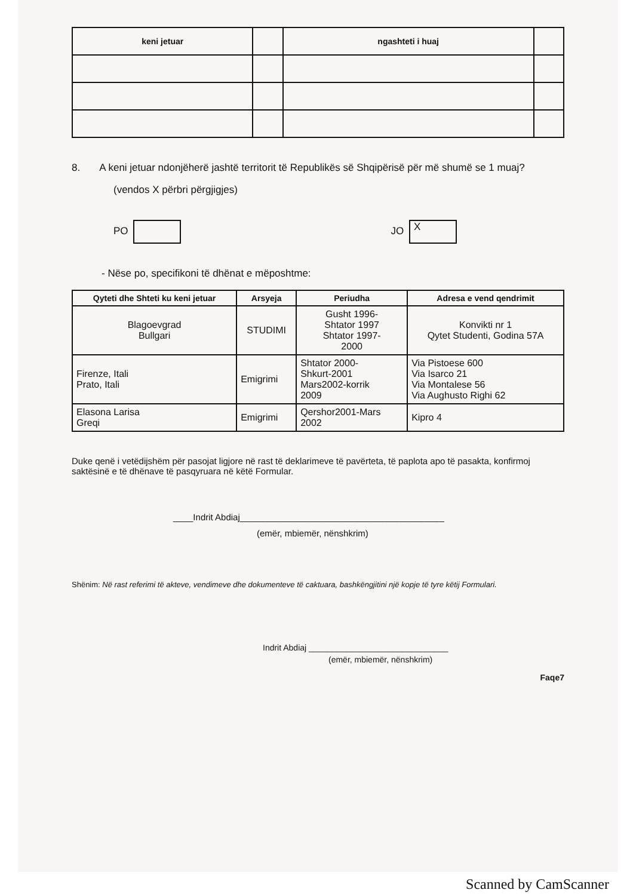| keni jetuar | | ngashteti i huaj | |
| --- | --- | --- | --- |
8. A keni jetuar ndonjëherë jashtë territorit të Republikës së Shqipërisë për më shumë se 1 muaj?
(vendos X përbri përgjigjes)
PO JO X
- Nëse po, specifikoni të dhënat e mëposhtme:
| Qyteti dhe Shteti ku keni jetuar | Arsyeja | Periudha | Adresa e vend qendrimit |
| --- | --- | --- | --- |
| Blagoevgrad Bullgari | STUDIMI | Gusht 1996- Shtator 1997 Shtator 1997- 2000 | Konvikti nr 1 Qytet Studenti, Godina 57A |
| Firenze, Itali Prato, Itali | Emigrimi | Shtator 2000- Shkurt-2001 Mars2002-korrik 2009 | Via Pistoese 600 Via Isarco 21 Via Montalese 56 Via Aughusto Righi 62 |
| Elasona Larisa Greqi | Emigrimi | Qershor2001-Mars 2002 | Kipro 4 |
Duke qenë i vetëdijshëm për pasojat ligjore në rast të deklarimeve të pavërteta, të paplota apo të pasakta, konfirmoj saktësinë e të dhënave të pasqyruara në këtë Formular.
____Indrit Abdiaj_________________________________________
(emër, mbiemër, nënshkrim)
Shënim: Në rast referimi të akteve, vendimeve dhe dokumenteve të caktuara, bashkëngjitini një kopje të tyre këtij Formulari.
Indrit Abdiaj ______________________________
(emër, mbiemër, nënshkrim)
Faqe7
Scanned by CamScanner